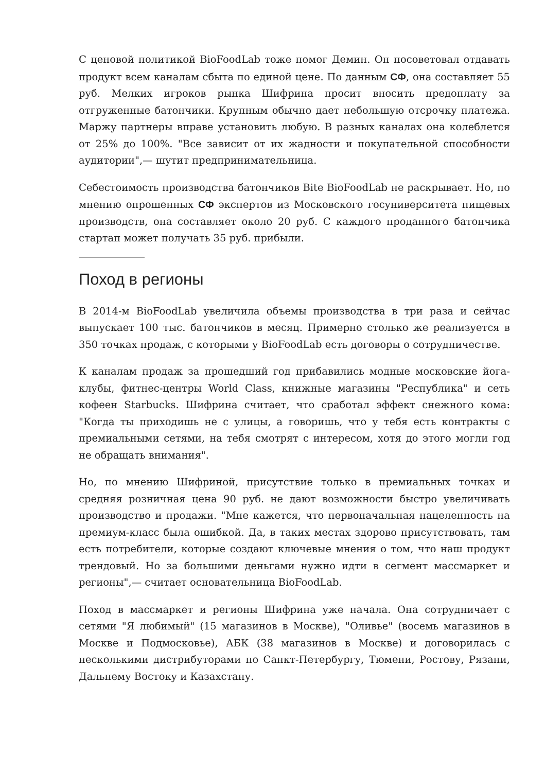С ценовой политикой BioFoodLab тоже помог Демин. Он посоветовал отдавать продукт всем каналам сбыта по единой цене. По данным СФ, она составляет 55 руб. Мелких игроков рынка Шифрина просит вносить предоплату за отгруженные батончики. Крупным обычно дает небольшую отсрочку платежа. Маржу партнеры вправе установить любую. В разных каналах она колеблется от 25% до 100%. "Все зависит от их жадности и покупательной способности аудитории",— шутит предпринимательница.
Себестоимость производства батончиков Bite BioFoodLab не раскрывает. Но, по мнению опрошенных СФ экспертов из Московского госуниверситета пищевых производств, она составляет около 20 руб. С каждого проданного батончика стартап может получать 35 руб. прибыли.
Поход в регионы
В 2014-м BioFoodLab увеличила объемы производства в три раза и сейчас выпускает 100 тыс. батончиков в месяц. Примерно столько же реализуется в 350 точках продаж, с которыми у BioFoodLab есть договоры о сотрудничестве.
К каналам продаж за прошедший год прибавились модные московские йога-клубы, фитнес-центры World Class, книжные магазины "Республика" и сеть кофеен Starbucks. Шифрина считает, что сработал эффект снежного кома: "Когда ты приходишь не с улицы, а говоришь, что у тебя есть контракты с премиальными сетями, на тебя смотрят с интересом, хотя до этого могли год не обращать внимания".
Но, по мнению Шифриной, присутствие только в премиальных точках и средняя розничная цена 90 руб. не дают возможности быстро увеличивать производство и продажи. "Мне кажется, что первоначальная нацеленность на премиум-класс была ошибкой. Да, в таких местах здорово присутствовать, там есть потребители, которые создают ключевые мнения о том, что наш продукт трендовый. Но за большими деньгами нужно идти в сегмент массмаркет и регионы",— считает основательница BioFoodLab.
Поход в массмаркет и регионы Шифрина уже начала. Она сотрудничает с сетями "Я любимый" (15 магазинов в Москве), "Оливье" (восемь магазинов в Москве и Подмосковье), АБК (38 магазинов в Москве) и договорилась с несколькими дистрибуторами по Санкт-Петербургу, Тюмени, Ростову, Рязани, Дальнему Востоку и Казахстану.